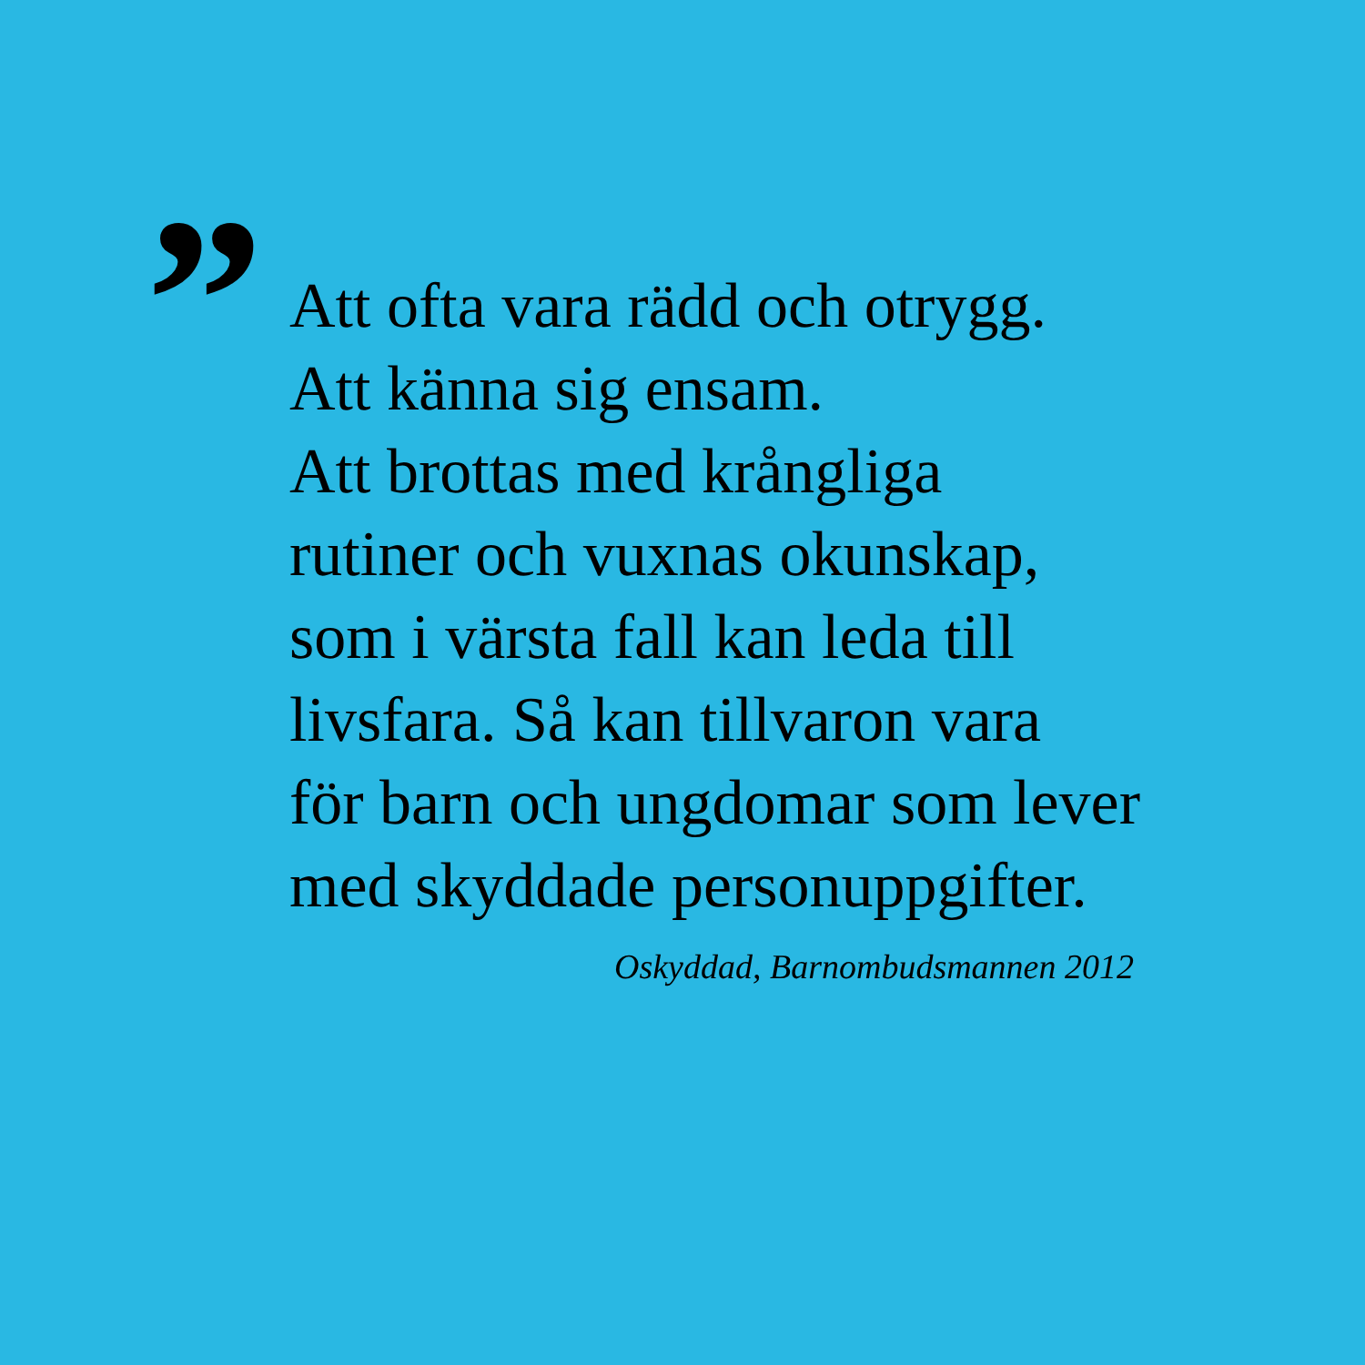”
Att ofta vara rädd och otrygg.
Att känna sig ensam.
Att brottas med krångliga
rutiner och vuxnas okunskap,
som i värsta fall kan leda till
livsfara. Så kan tillvaron vara
för barn och ungdomar som lever
med skyddade personuppgifter.
Oskyddad, Barnombudsmannen 2012